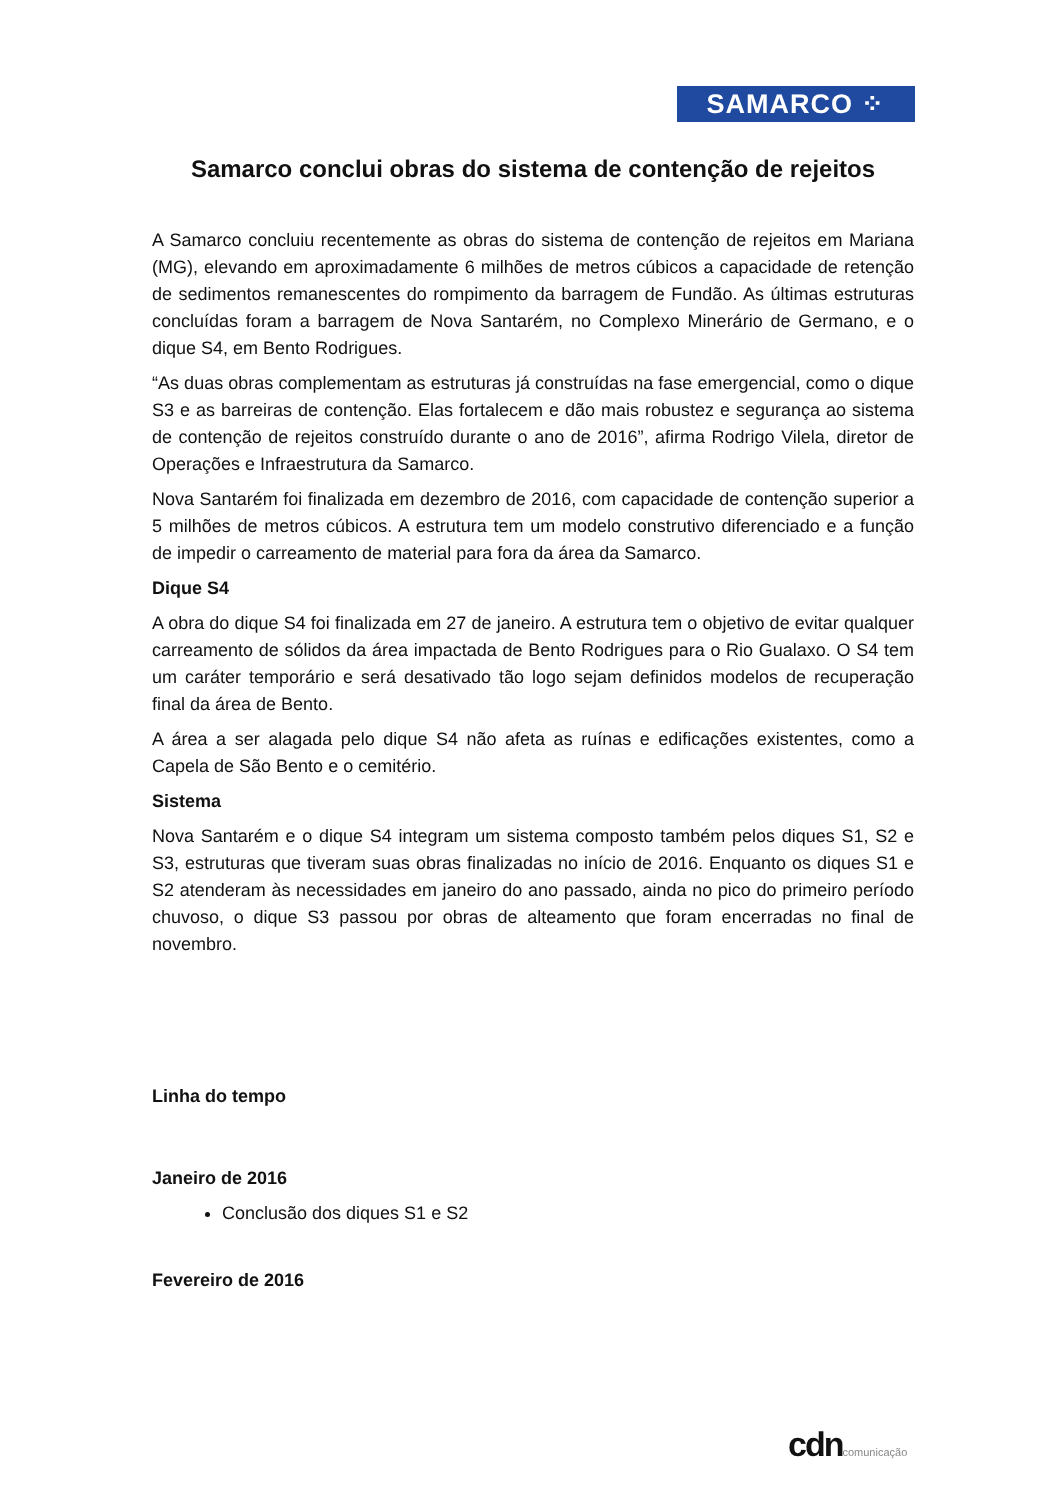SAMARCO ⁘
Samarco conclui obras do sistema de contenção de rejeitos
A Samarco concluiu recentemente as obras do sistema de contenção de rejeitos em Mariana (MG), elevando em aproximadamente 6 milhões de metros cúbicos a capacidade de retenção de sedimentos remanescentes do rompimento da barragem de Fundão. As últimas estruturas concluídas foram a barragem de Nova Santarém, no Complexo Minerário de Germano, e o dique S4, em Bento Rodrigues.
“As duas obras complementam as estruturas já construídas na fase emergencial, como o dique S3 e as barreiras de contenção. Elas fortalecem e dão mais robustez e segurança ao sistema de contenção de rejeitos construído durante o ano de 2016”, afirma Rodrigo Vilela, diretor de Operações e Infraestrutura da Samarco.
Nova Santarém foi finalizada em dezembro de 2016, com capacidade de contenção superior a 5 milhões de metros cúbicos. A estrutura tem um modelo construtivo diferenciado e a função de impedir o carreamento de material para fora da área da Samarco.
Dique S4
A obra do dique S4 foi finalizada em 27 de janeiro. A estrutura tem o objetivo de evitar qualquer carreamento de sólidos da área impactada de Bento Rodrigues para o Rio Gualaxo. O S4 tem um caráter temporário e será desativado tão logo sejam definidos modelos de recuperação final da área de Bento.
A área a ser alagada pelo dique S4 não afeta as ruínas e edificações existentes, como a Capela de São Bento e o cemitério.
Sistema
Nova Santarém e o dique S4 integram um sistema composto também pelos diques S1, S2 e S3, estruturas que tiveram suas obras finalizadas no início de 2016. Enquanto os diques S1 e S2 atenderam às necessidades em janeiro do ano passado, ainda no pico do primeiro período chuvoso, o dique S3 passou por obras de alteamento que foram encerradas no final de novembro.
Linha do tempo
Janeiro de 2016
Conclusão dos diques S1 e S2
Fevereiro de 2016
cdncomunicação